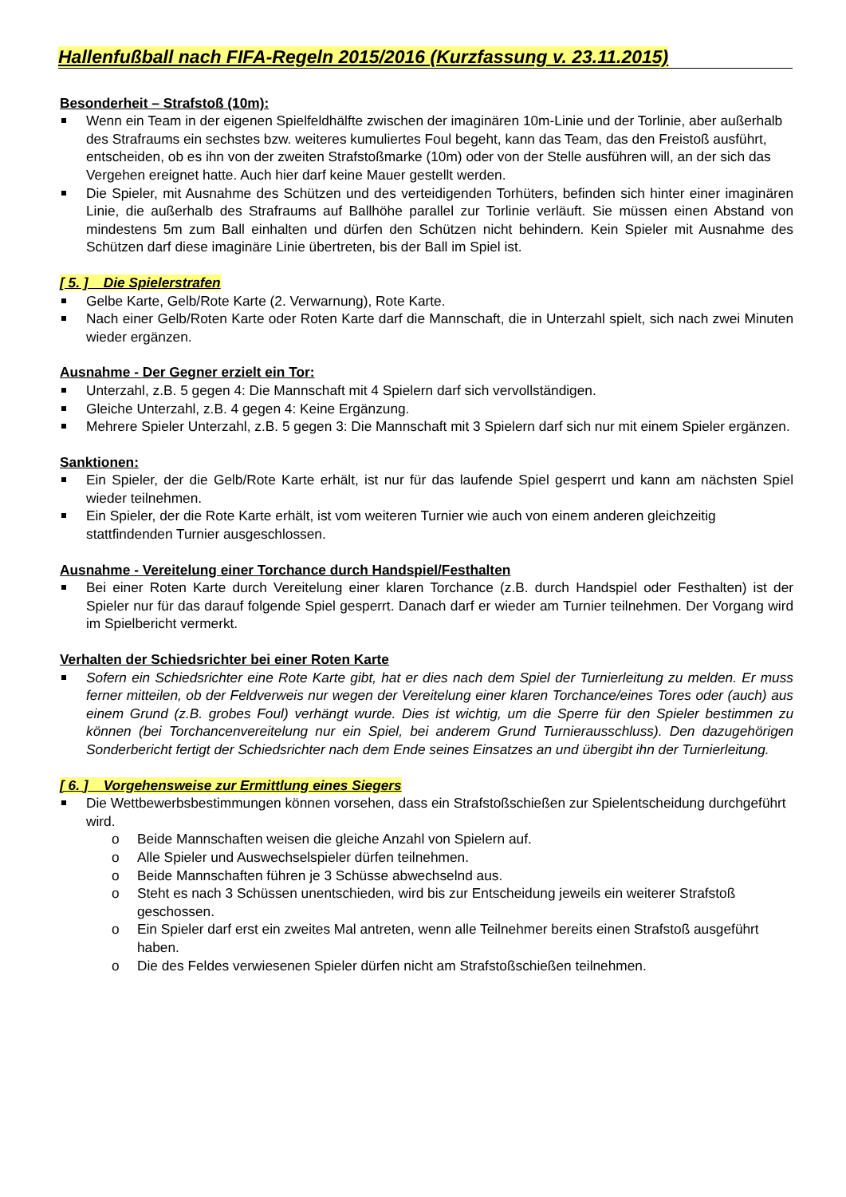Hallenfußball nach FIFA-Regeln 2015/2016 (Kurzfassung v. 23.11.2015)
Besonderheit – Strafstoß (10m):
Wenn ein Team in der eigenen Spielfeldhälfte zwischen der imaginären 10m-Linie und der Torlinie, aber außerhalb des Strafraums ein sechstes bzw. weiteres kumuliertes Foul begeht, kann das Team, das den Freistoß ausführt, entscheiden, ob es ihn von der zweiten Strafstoßmarke (10m) oder von der Stelle ausführen will, an der sich das Vergehen ereignet hatte. Auch hier darf keine Mauer gestellt werden.
Die Spieler, mit Ausnahme des Schützen und des verteidigenden Torhüters, befinden sich hinter einer imaginären Linie, die außerhalb des Strafraums auf Ballhöhe parallel zur Torlinie verläuft. Sie müssen einen Abstand von mindestens 5m zum Ball einhalten und dürfen den Schützen nicht behindern. Kein Spieler mit Ausnahme des Schützen darf diese imaginäre Linie übertreten, bis der Ball im Spiel ist.
[ 5. ] Die Spielerstrafen
Gelbe Karte, Gelb/Rote Karte (2. Verwarnung), Rote Karte.
Nach einer Gelb/Roten Karte oder Roten Karte darf die Mannschaft, die in Unterzahl spielt, sich nach zwei Minuten wieder ergänzen.
Ausnahme - Der Gegner erzielt ein Tor:
Unterzahl, z.B. 5 gegen 4: Die Mannschaft mit 4 Spielern darf sich vervollständigen.
Gleiche Unterzahl, z.B. 4 gegen 4: Keine Ergänzung.
Mehrere Spieler Unterzahl, z.B. 5 gegen 3: Die Mannschaft mit 3 Spielern darf sich nur mit einem Spieler ergänzen.
Sanktionen:
Ein Spieler, der die Gelb/Rote Karte erhält, ist nur für das laufende Spiel gesperrt und kann am nächsten Spiel wieder teilnehmen.
Ein Spieler, der die Rote Karte erhält, ist vom weiteren Turnier wie auch von einem anderen gleichzeitig stattfindenden Turnier ausgeschlossen.
Ausnahme - Vereitelung einer Torchance durch Handspiel/Festhalten
Bei einer Roten Karte durch Vereitelung einer klaren Torchance (z.B. durch Handspiel oder Festhalten) ist der Spieler nur für das darauf folgende Spiel gesperrt. Danach darf er wieder am Turnier teilnehmen. Der Vorgang wird im Spielbericht vermerkt.
Verhalten der Schiedsrichter bei einer Roten Karte
Sofern ein Schiedsrichter eine Rote Karte gibt, hat er dies nach dem Spiel der Turnierleitung zu melden. Er muss ferner mitteilen, ob der Feldverweis nur wegen der Vereitelung einer klaren Torchance/eines Tores oder (auch) aus einem Grund (z.B. grobes Foul) verhängt wurde. Dies ist wichtig, um die Sperre für den Spieler bestimmen zu können (bei Torchancenvereitelung nur ein Spiel, bei anderem Grund Turnierausschluss). Den dazugehörigen Sonderbericht fertigt der Schiedsrichter nach dem Ende seines Einsatzes an und übergibt ihn der Turnierleitung.
[ 6. ] Vorgehensweise zur Ermittlung eines Siegers
Die Wettbewerbsbestimmungen können vorsehen, dass ein Strafstoßschießen zur Spielentscheidung durchgeführt wird.
o Beide Mannschaften weisen die gleiche Anzahl von Spielern auf.
o Alle Spieler und Auswechselspieler dürfen teilnehmen.
o Beide Mannschaften führen je 3 Schüsse abwechselnd aus.
o Steht es nach 3 Schüssen unentschieden, wird bis zur Entscheidung jeweils ein weiterer Strafstoß geschossen.
o Ein Spieler darf erst ein zweites Mal antreten, wenn alle Teilnehmer bereits einen Strafstoß ausgeführt haben.
o Die des Feldes verwiesenen Spieler dürfen nicht am Strafstoßschießen teilnehmen.